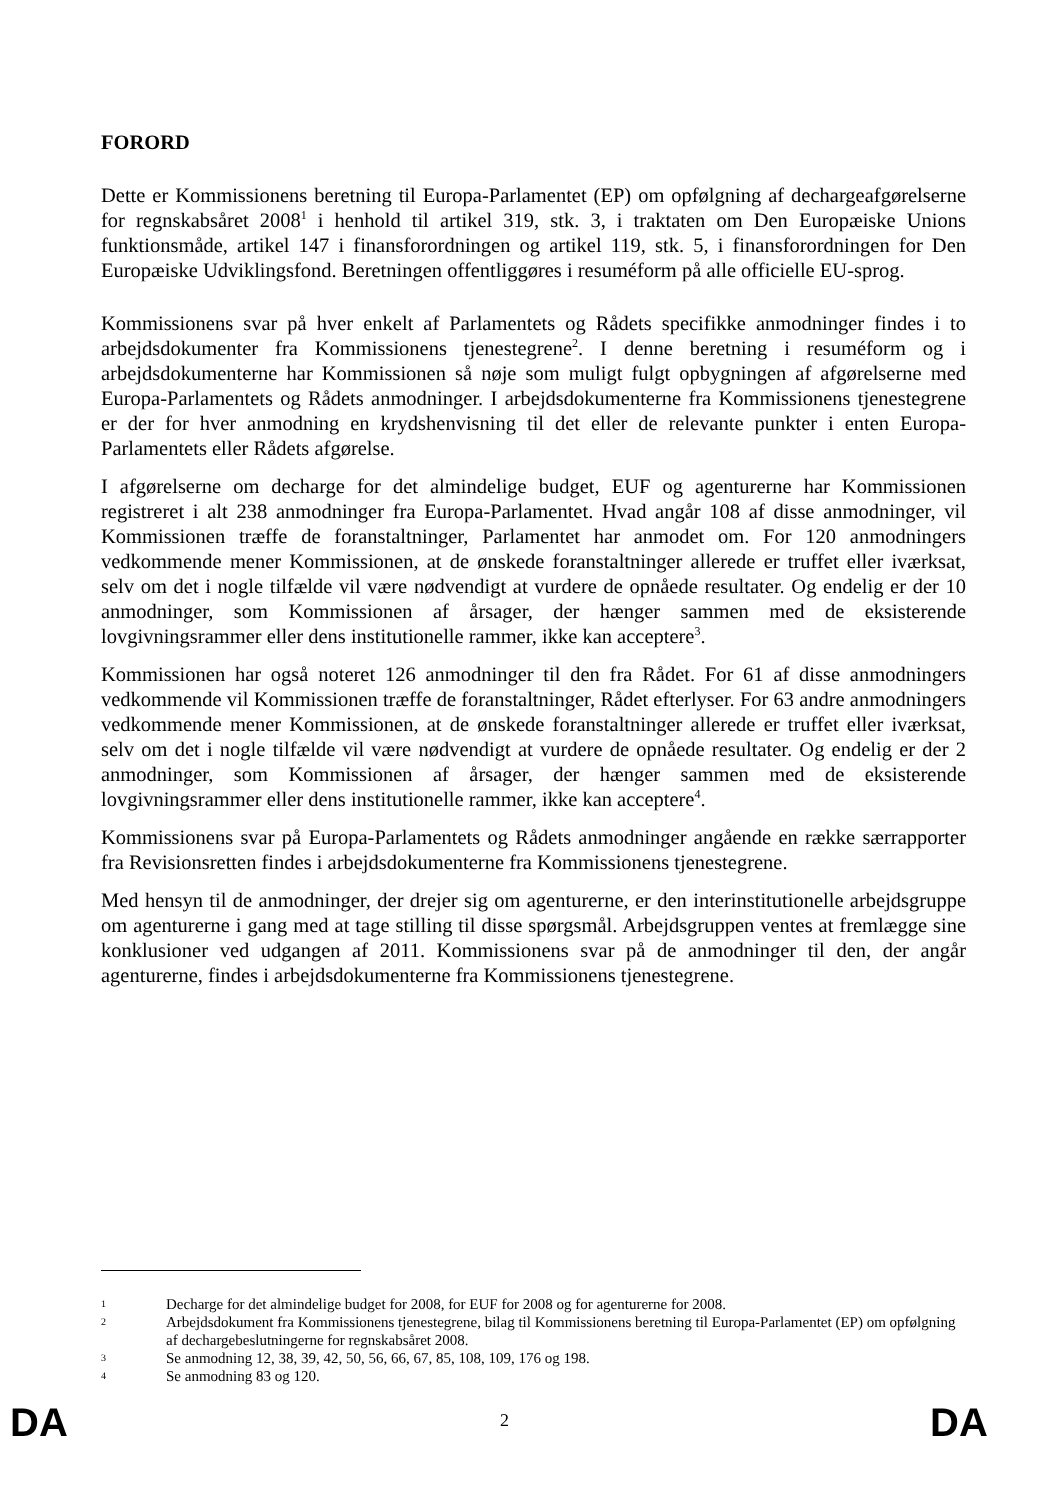FORORD
Dette er Kommissionens beretning til Europa-Parlamentet (EP) om opfølgning af dechargeafgørelserne for regnskabsåret 2008<sup>1</sup> i henhold til artikel 319, stk. 3, i traktaten om Den Europæiske Unions funktionsmåde, artikel 147 i finansforordningen og artikel 119, stk. 5, i finansforordningen for Den Europæiske Udviklingsfond. Beretningen offentliggøres i resuméform på alle officielle EU-sprog.
Kommissionens svar på hver enkelt af Parlamentets og Rådets specifikke anmodninger findes i to arbejdsdokumenter fra Kommissionens tjenestegrene<sup>2</sup>. I denne beretning i resuméform og i arbejdsdokumenterne har Kommissionen så nøje som muligt fulgt opbygningen af afgørelserne med Europa-Parlamentets og Rådets anmodninger. I arbejdsdokumenterne fra Kommissionens tjenestegrene er der for hver anmodning en krydshenvisning til det eller de relevante punkter i enten Europa-Parlamentets eller Rådets afgørelse.
I afgørelserne om decharge for det almindelige budget, EUF og agenturerne har Kommissionen registreret i alt 238 anmodninger fra Europa-Parlamentet. Hvad angår 108 af disse anmodninger, vil Kommissionen træffe de foranstaltninger, Parlamentet har anmodet om. For 120 anmodningers vedkommende mener Kommissionen, at de ønskede foranstaltninger allerede er truffet eller iværksat, selv om det i nogle tilfælde vil være nødvendigt at vurdere de opnåede resultater. Og endelig er der 10 anmodninger, som Kommissionen af årsager, der hænger sammen med de eksisterende lovgivningsrammer eller dens institutionelle rammer, ikke kan acceptere<sup>3</sup>.
Kommissionen har også noteret 126 anmodninger til den fra Rådet. For 61 af disse anmodningers vedkommende vil Kommissionen træffe de foranstaltninger, Rådet efterlyser. For 63 andre anmodningers vedkommende mener Kommissionen, at de ønskede foranstaltninger allerede er truffet eller iværksat, selv om det i nogle tilfælde vil være nødvendigt at vurdere de opnåede resultater. Og endelig er der 2 anmodninger, som Kommissionen af årsager, der hænger sammen med de eksisterende lovgivningsrammer eller dens institutionelle rammer, ikke kan acceptere<sup>4</sup>.
Kommissionens svar på Europa-Parlamentets og Rådets anmodninger angående en række særrapporter fra Revisionsretten findes i arbejdsdokumenterne fra Kommissionens tjenestegrene.
Med hensyn til de anmodninger, der drejer sig om agenturerne, er den interinstitutionelle arbejdsgruppe om agenturerne i gang med at tage stilling til disse spørgsmål. Arbejdsgruppen ventes at fremlægge sine konklusioner ved udgangen af 2011. Kommissionens svar på de anmodninger til den, der angår agenturerne, findes i arbejdsdokumenterne fra Kommissionens tjenestegrene.
1 Decharge for det almindelige budget for 2008, for EUF for 2008 og for agenturerne for 2008.
2 Arbejdsdokument fra Kommissionens tjenestegrene, bilag til Kommissionens beretning til Europa-Parlamentet (EP) om opfølgning af dechargebeslutningerne for regnskabsåret 2008.
3 Se anmodning 12, 38, 39, 42, 50, 56, 66, 67, 85, 108, 109, 176 og 198.
4 Se anmodning 83 og 120.
DA 2 DA